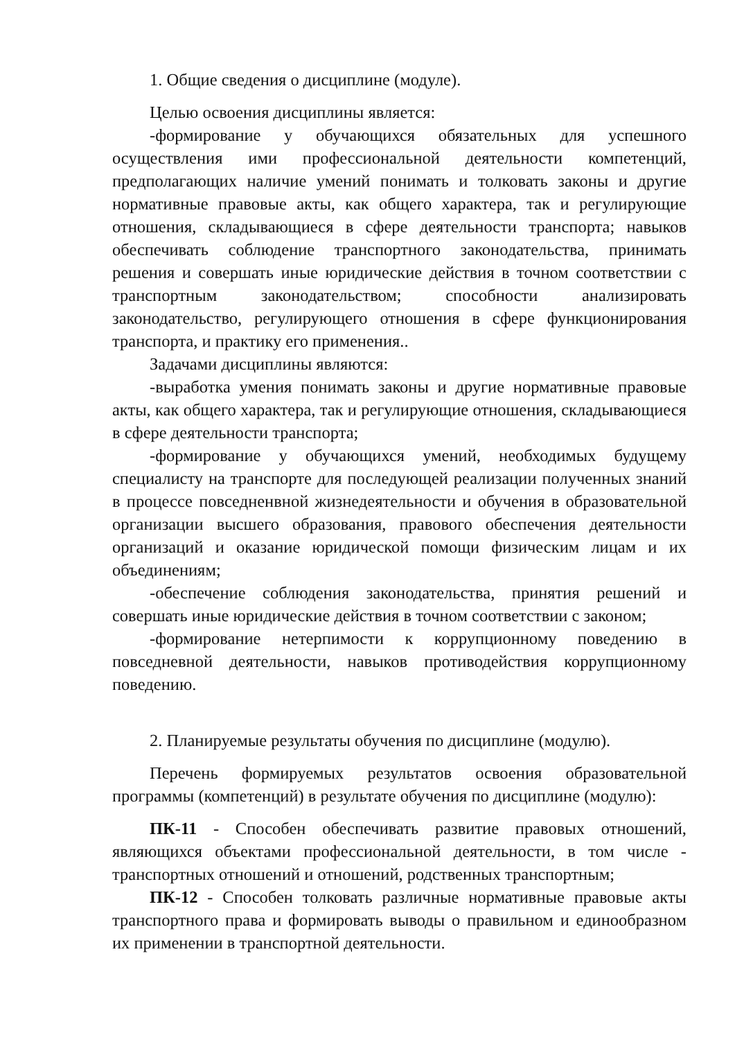1. Общие сведения о дисциплине (модуле).
Целью освоения дисциплины является:
-формирование у обучающихся обязательных для успешного осуществления ими профессиональной деятельности компетенций, предполагающих наличие умений понимать и толковать законы и другие нормативные правовые акты, как общего характера, так и регулирующие отношения, складывающиеся в сфере деятельности транспорта; навыков обеспечивать соблюдение транспортного законодательства, принимать решения и совершать иные юридические действия в точном соответствии с транспортным законодательством; способности анализировать законодательство, регулирующего отношения в сфере функционирования транспорта, и практику его применения..
Задачами дисциплины являются:
-выработка умения понимать законы и другие нормативные правовые акты, как общего характера, так и регулирующие отношения, складывающиеся в сфере деятельности транспорта;
-формирование у обучающихся умений, необходимых будущему специалисту на транспорте для последующей реализации полученных знаний в процессе повседненвной жизнедеятельности и обучения в образовательной организации высшего образования, правового обеспечения деятельности организаций и оказание юридической помощи физическим лицам и их объединениям;
-обеспечение соблюдения законодательства, принятия решений и совершать иные юридические действия в точном соответствии с законом;
-формирование нетерпимости к коррупционному поведению в повседневной деятельности, навыков противодействия коррупционному поведению.
2. Планируемые результаты обучения по дисциплине (модулю).
Перечень формируемых результатов освоения образовательной программы (компетенций) в результате обучения по дисциплине (модулю):
ПК-11 - Способен обеспечивать развитие правовых отношений, являющихся объектами профессиональной деятельности, в том числе - транспортных отношений и отношений, родственных транспортным;
ПК-12 - Способен толковать различные нормативные правовые акты транспортного права и формировать выводы о правильном и единообразном их применении в транспортной деятельности.